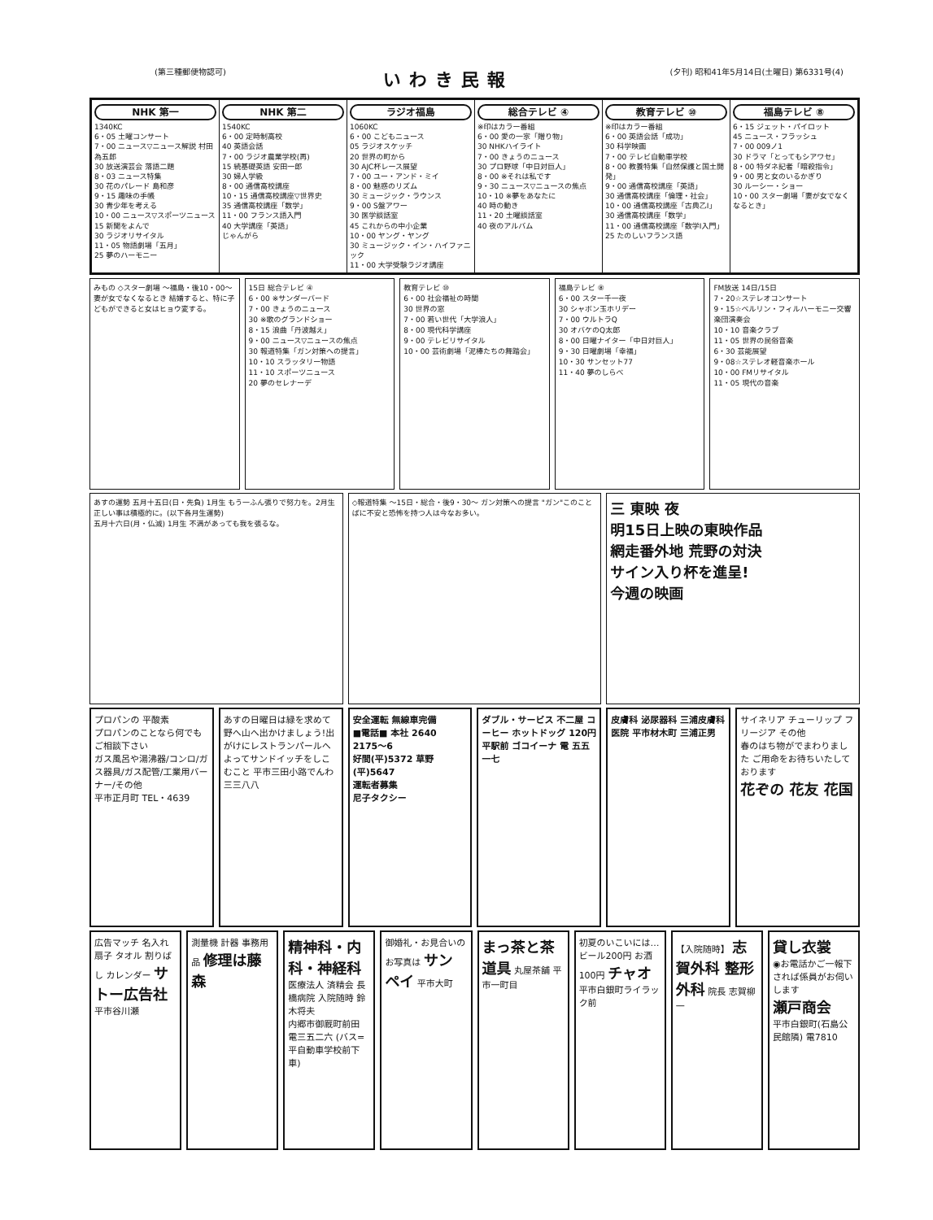(第三種郵便物認可) いわき民報 (夕刊) 昭和41年5月14日(土曜日) 第6331号(4)
NHK 第一
1340KC
6・05 土曜コンサート
7・00 ニュース▽ニュース解説 村田為五郎
30 放送演芸会 落語二題
8・03 ニュース特集
30 花のパレード 島和彦
9・15 趣味の手帳
30 青少年を考える
10・00 ニュース▽スポーツニュース
15 新聞をよんで
30 ラジオリサイタル
11・05 物語劇場「五月」
25 夢のハーモニー
NHK 第二
1540KC
6・00 定時制高校
40 英語会話
7・00 ラジオ農業学校(再)
15 続基礎英語 安田一郎
30 婦人学級
8・00 通信高校講座
10・15 通信高校講座▽世界史
35 通信高校講座「数学」
11・00 フランス語入門
40 大学講座「英語」
じゃんがら
ラジオ福島
1060KC
6・00 こどもニュース
05 ラジオスケッチ
20 世界の町から
30 AJC杯レース展望
7・00 ユー・アンド・ミイ
8・00 魅惑のリズム
30 ミュージック・ラウンス
9・00 S盤アワー
30 医学談話室
45 これからの中小企業
10・00 ヤング・ヤング
30 ミュージック・イン・ハイファニック
11・00 大学受験ラジオ講座
総合テレビ ④
※印はカラー番組
6・00 愛の一家「贈り物」
30 NHKハイライト
7・00 きょうのニュース
30 プロ野球「中日対巨人」
8・00 ※それは私です
9・30 ニュース▽ニュースの焦点
10・10 ※夢をあなたに
40 時の動き
11・20 土曜談話室
40 夜のアルバム
教育テレビ ⑩
※印はカラー番組
6・00 英語会話「成功」
30 科学映画
7・00 テレビ自動車学校
8・00 教養特集「自然保護と国土開発」
9・00 通信高校講座「英語」
30 通信高校講座「倫理・社会」
10・00 通信高校講座「古典乙Ⅰ」
30 通信高校講座「数学」
11・00 通信高校講座「数学Ⅰ入門」
25 たのしいフランス語
福島テレビ ⑧
6・15 ジェット・パイロット
45 ニュース・フラッシュ
7・00 009ノ1
30 ドラマ「とってもシアワセ」
8・00 特ダネ記者「暗殺指令」
9・00 男と女のいるかぎり
30 ルーシー・ショー
10・00 スター劇場「妻が女でなくなるとき」
みもの ◇スター劇場 〜福島・後10・00〜 妻が女でなくなるとき 結婚すると、特に子どもができると女はヒョウ変する。
15日 総合テレビ ④
6・00 ※サンダーバード
7・00 きょうのニュース
30 ※歌のグランドショー
8・15 浪曲「丹波越え」
9・00 ニュース▽ニュースの焦点
30 報道特集「ガン対策への提言」
10・10 スラッタリー物語
11・10 スポーツニュース
20 夢のセレナーデ
教育テレビ ⑩
6・00 社会福祉の時間
30 世界の窓
7・00 若い世代「大学浪人」
8・00 現代科学講座
9・00 テレビリサイタル
10・00 芸術劇場「泥棒たちの舞踏会」
福島テレビ ⑧
6・00 スター千一夜
30 シャボン玉ホリデー
7・00 ウルトラQ
30 オバケのQ太郎
8・00 日曜ナイター「中日対巨人」
9・30 日曜劇場「幸福」
10・30 サンセット77
11・40 夢のしらべ
FM放送 14日/15日
7・20☆ステレオコンサート
9・15☆ベルリン・フィルハーモニー交響楽団演奏会
10・10 音楽クラブ
11・05 世界の民俗音楽
6・30 芸能展望
9・08☆ステレオ軽音楽ホール
10・00 FMリサイタル
11・05 現代の音楽
あすの運勢 五月十五日(日・先負) 1月生 もう一ふん張りで努力を。2月生 正しい事は積極的に。(以下各月生運勢)
五月十六日(月・仏滅) 1月生 不満があっても我を張るな。
◇報道特集 〜15日・総合・後9・30〜 ガン対策への提言 "ガン"このことばに不安と恐怖を持つ人は今なお多い。
三 東映 夜
明15日上映の東映作品
網走番外地 荒野の対決
サイン入り杯を進呈!
今週の映画
プロパンの 平酸素
プロパンのことなら何でもご相談下さい
ガス風呂や湯沸器/コンロ/ガス器具/ガス配管/工業用バーナー/その他
平市正月町 TEL・4639
あすの日曜日は緑を求めて野へ山へ出かけましょう!出がけにレストランパールへよってサンドイッチをしこむこと 平市三田小路でんわ三三八八
安全運転 無線車完備
■電話■ 本社 2640 2175〜6
好間(平)5372 草野(平)5647
運転者募集
尼子タクシー
ダブル・サービス 不二屋 コーヒー ホットドッグ 120円 平駅前 ゴコイーナ 電 五五一七
皮膚科 泌尿器科 三浦皮膚科医院 平市材木町 三浦正男
サイネリア チューリップ フリージア その他
春のはち物がでまわりました ご用命をお待ちいたしております
花ぞの 花友 花国
広告マッチ 名入れ 扇子 タオル 割りばし カレンダー サトー広告社 平市谷川瀬
測量機 計器 事務用品 修理は藤森 精神科・内科・神経科
医療法人 済精会 長橋病院 入院随時 鈴木将夫
内郷市御厩町前田 電三五二六 (バス=平自動車学校前下車)
御婚礼・お見合いのお写真は サンペイ 平市大町
まっ茶と茶道具 丸屋茶舗 平市一町目 初夏のいこいには… ビール200円 お酒100円 チャオ 平市白銀町ライラック前
【入院随時】 志賀外科 整形外科 院長 志賀柳一
貸し衣裳
◉お電話かご一報下されば係員がお伺いします
瀬戸商会
平市白銀町(石島公民館隣) 電7810